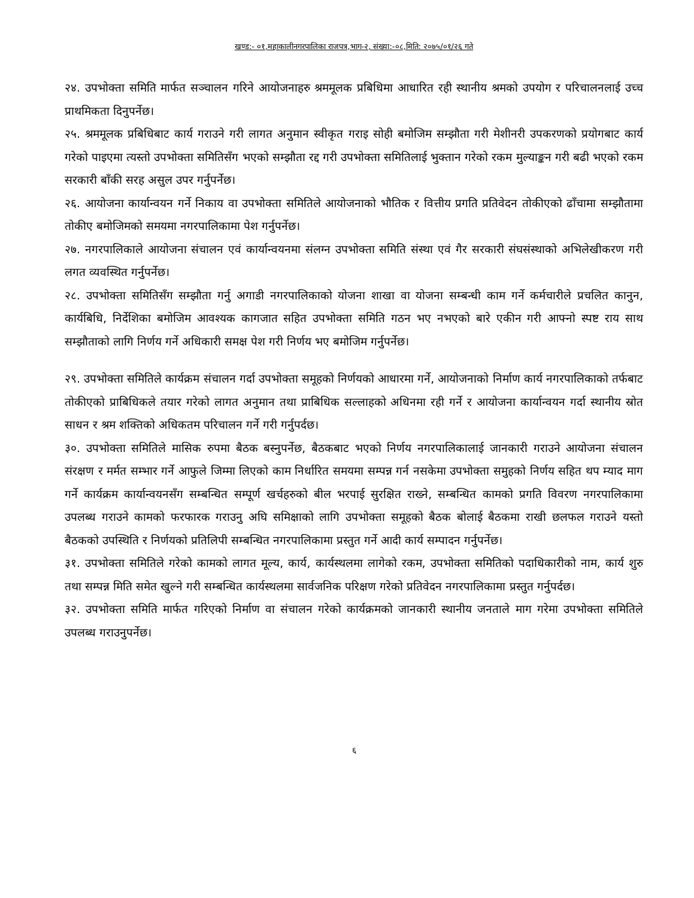खण्ड:- ०१,महाकालीनगरपालिका राजपत्र,भाग-२, संख्या:-०८,मिति: २०७५/०१/२६ गते
२४. उपभोक्ता समिति मार्फत सञ्चालन गरिने आयोजनाहरु श्रममूलक प्रबिधिमा आधारित रही स्थानीय श्रमको उपयोग र परिचालनलाई उच्च प्राथमिकता दिनुपर्नेछ।
२५. श्रममूलक प्रबिधिबाट कार्य गराउने गरी लागत अनुमान स्वीकृत गराइ सोही बमोजिम सम्झौता गरी मेशीनरी उपकरणको प्रयोगबाट कार्य गरेको पाइएमा त्यस्तो उपभोक्ता समितिसँग भएको सम्झौता रद्द गरी उपभोक्ता समितिलाई भुक्तान गरेको रकम मुल्याङ्कन गरी बढी भएको रकम सरकारी बाँकी सरह असुल उपर गर्नुपर्नेछ।
२६. आयोजना कार्यान्वयन गर्ने निकाय वा उपभोक्ता समितिले आयोजनाको भौतिक र वित्तीय प्रगति प्रतिवेदन तोकीएको ढाँचामा सम्झौतामा तोकीए बमोजिमको समयमा नगरपालिकामा पेश गर्नुपर्नेछ।
२७. नगरपालिकाले आयोजना संचालन एवं कार्यान्वयनमा संलग्न उपभोक्ता समिति संस्था एवं गैर सरकारी संघसंस्थाको अभिलेखीकरण गरी लगत व्यवस्थित गर्नुपर्नेछ।
२८. उपभोक्ता समितिसँग सम्झौता गर्नु अगाडी नगरपालिकाको योजना शाखा वा योजना सम्बन्धी काम गर्ने कर्मचारीले प्रचलित कानुन, कार्यबिधि, निर्देशिका बमोजिम आवश्यक कागजात सहित उपभोक्ता समिति गठन भए नभएको बारे एकीन गरी आफ्नो स्पष्ट राय साथ सम्झौताको लागि निर्णय गर्ने अधिकारी समक्ष पेश गरी निर्णय भए बमोजिम गर्नुपर्नेछ।
२९. उपभोक्ता समितिले कार्यक्रम संचालन गर्दा उपभोक्ता समूहको निर्णयको आधारमा गर्ने, आयोजनाको निर्माण कार्य नगरपालिकाको तर्फबाट तोकीएको प्राबिधिकले तयार गरेको लागत अनुमान तथा प्राबिधिक सल्लाहको अधिनमा रही गर्ने र आयोजना कार्यान्वयन गर्दा स्थानीय स्रोत साधन र श्रम शक्तिको अधिकतम परिचालन गर्ने गरी गर्नुपर्दछ।
३०. उपभोक्ता समितिले मासिक रुपमा बैठक बस्नुपर्नेछ, बैठकबाट भएको निर्णय नगरपालिकालाई जानकारी गराउने आयोजना संचालन संरक्षण र मर्मत सम्भार गर्ने आफुले जिम्मा लिएको काम निर्धारित समयमा सम्पन्न गर्न नसकेमा उपभोक्ता समुहको निर्णय सहित थप म्याद माग गर्ने कार्यक्रम कार्यान्वयनसँग सम्बन्धित सम्पूर्ण खर्चहरुको बील भरपाई सुरक्षित राख्ने, सम्बन्धित कामको प्रगति विवरण नगरपालिकामा उपलब्ध गराउने कामको फरफारक गराउनु अघि समिक्षाको लागि उपभोक्ता समूहको बैठक बोलाई बैठकमा राखी छलफल गराउने यस्तो बैठकको उपस्थिति र निर्णयको प्रतिलिपी सम्बन्धित नगरपालिकामा प्रस्तुत गर्ने आदी कार्य सम्पादन गर्नुपर्नेछ।
३१. उपभोक्ता समितिले गरेको कामको लागत मूल्य, कार्य, कार्यस्थलमा लागेको रकम, उपभोक्ता समितिको पदाधिकारीको नाम, कार्य शुरु तथा सम्पन्न मिति समेत खुल्ने गरी सम्बन्धित कार्यस्थलमा सार्वजनिक परिक्षण गरेको प्रतिवेदन नगरपालिकामा प्रस्तुत गर्नुपर्दछ।
३२. उपभोक्ता समिति मार्फत गरिएको निर्माण वा संचालन गरेको कार्यक्रमको जानकारी स्थानीय जनताले माग गरेमा उपभोक्ता समितिले उपलब्ध गराउनुपर्नेछ।
६